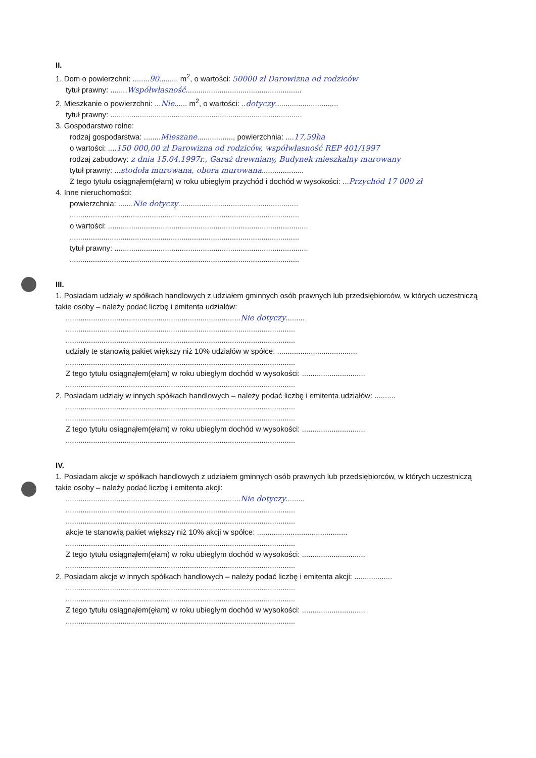II.
1. Dom o powierzchni: ........90......... m<sup>2</sup>, o wartości: 50000 zł Darowizna od rodziców
tytuł prawny: ........Współwłasność.......................................................
2. Mieszkanie o powierzchni: ...Nie...... m<sup>2</sup>, o wartości: ..dotyczy..............................
tytuł prawny: ...........................................................................................
3. Gospodarstwo rolne:
rodzaj gospodarstwa: ........Mieszane................., powierzchnia: ....17,59ha
o wartości: ....150 000,00 zł Darowizna od rodziców, współwłasność REP 401/1997
rodzaj zabudowy: z dnia 15.04.1997r., Garaż drewniany, Budynek mieszkalny murowany
tytuł prawny: ...stodoła murowana, obora murowana....................
Z tego tytułu osiągnąłem(ęłam) w roku ubiegłym przychód i dochód w wysokości: ...Przychód 17 000 zł
4. Inne nieruchomości:
powierzchnia: .......Nie dotyczy.........................................................
.............................................................................................................
o wartości: ...............................................................................................
.............................................................................................................
tytuł prawny: ............................................................................................
.............................................................................................................
III.
1. Posiadam udziały w spółkach handlowych z udziałem gminnych osób prawnych lub przedsiębiorców, w których uczestniczą takie osoby – należy podać liczbę i emitenta udziałów:
...................................................................................Nie dotyczy.........
.............................................................................................................
.............................................................................................................
udziały te stanowią pakiet większy niż 10% udziałów w spółce: ......................................
.............................................................................................................
Z tego tytułu osiągnąłem(ęłam) w roku ubiegłym dochód w wysokości: ..............................
.............................................................................................................
2. Posiadam udziały w innych spółkach handlowych – należy podać liczbę i emitenta udziałów: ..........
.............................................................................................................
.............................................................................................................
Z tego tytułu osiągnąłem(ęłam) w roku ubiegłym dochód w wysokości: ..............................
.............................................................................................................
IV.
1. Posiadam akcje w spółkach handlowych z udziałem gminnych osób prawnych lub przedsiębiorców, w których uczestniczą takie osoby – należy podać liczbę i emitenta akcji:
...................................................................................Nie dotyczy.........
.............................................................................................................
.............................................................................................................
akcje te stanowią pakiet większy niż 10% akcji w spółce: ...........................................
.............................................................................................................
Z tego tytułu osiągnąłem(ęłam) w roku ubiegłym dochód w wysokości: ..............................
.............................................................................................................
2. Posiadam akcje w innych spółkach handlowych – należy podać liczbę i emitenta akcji: ..................
.............................................................................................................
.............................................................................................................
Z tego tytułu osiągnąłem(ęłam) w roku ubiegłym dochód w wysokości: ..............................
.............................................................................................................